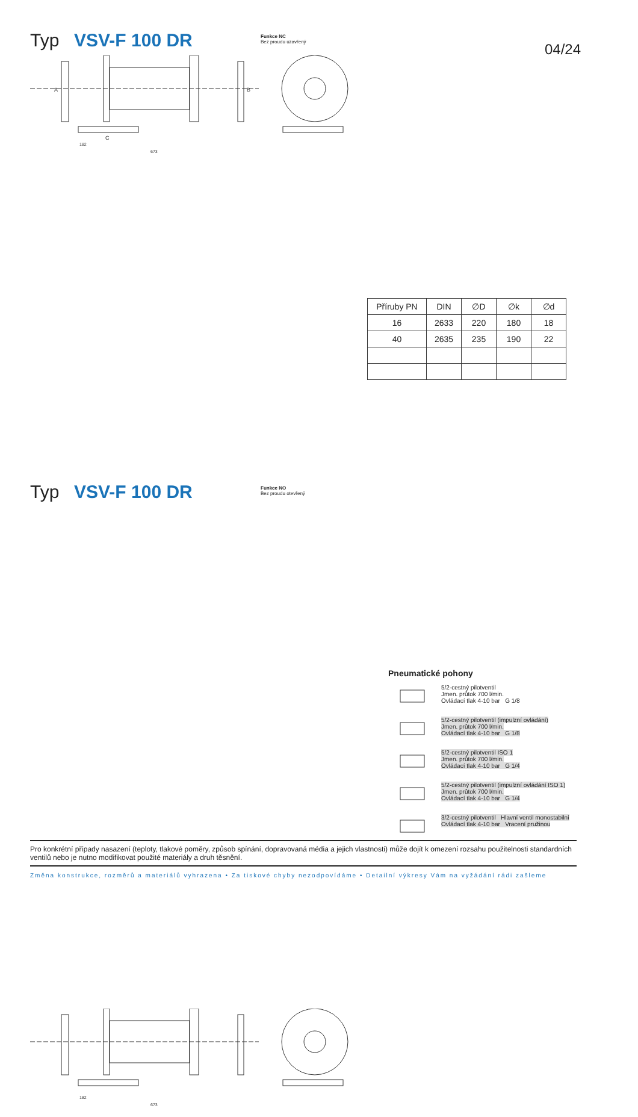Typ VSV-F 100 DR
Funkce NC
Bez proudu uzavřený
04/24
182
673
A
B
C
| Příruby PN | DIN | ∅D | ∅k | ∅d |
| --- | --- | --- | --- | --- |
| 16 | 2633 | 220 | 180 | 18 |
| 40 | 2635 | 235 | 190 | 22 |
Typ VSV-F 100 DR
Funkce NO
Bez proudu otevřený
182
673
Pneumatické pohony
5/2-cestný pilotventil
Jmen. průtok 700 l/min.
Ovládací tlak 4-10 bar G 1/8
5/2-cestný pilotventil (impulzní ovládání)
Jmen. průtok 700 l/min.
Ovládací tlak 4-10 bar G 1/8
5/2-cestný pilotventil ISO 1
Jmen. průtok 700 l/min.
Ovládací tlak 4-10 bar G 1/4
5/2-cestný pilotventil (impulzní ovládání ISO 1)
Jmen. průtok 700 l/min.
Ovládací tlak 4-10 bar G 1/4
3/2-cestný pilotventil Hlavní ventil monostabilní
Ovládací tlak 4-10 bar Vracení pružinou
Pro konkrétní případy nasazení (teploty, tlakové poměry, způsob spínání, dopravovaná média a jejich vlastnosti) může dojít k omezení rozsahu použitelnosti standardních ventilů nebo je nutno modifikovat použité materiály a druh těsnění.
Změna konstrukce, rozměrů a materiálů vyhrazena • Za tiskové chyby nezodpovídáme • Detailní výkresy Vám na vyžádání rádi zašleme